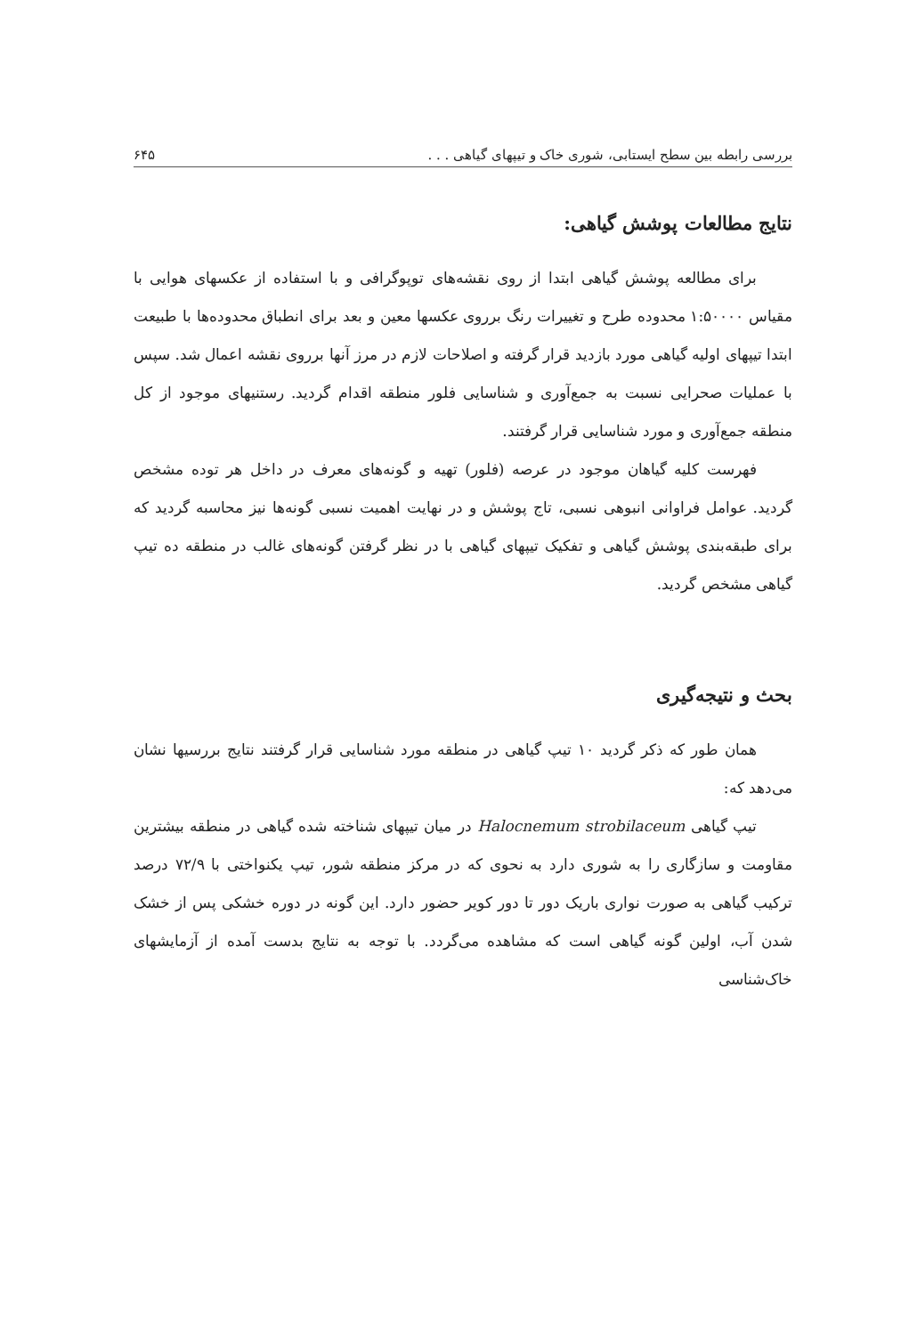بررسی رابطه بین سطح ایستابی، شوری خاک و تیپهای گیاهی . . . ۶۴۵
نتایج مطالعات پوشش گیاهی:
برای مطالعه پوشش گیاهی ابتدا از روی نقشه‌های توپوگرافی و با استفاده از عکسهای هوایی با مقیاس ۱:۵۰۰۰۰ محدوده طرح و تغییرات رنگ برروی عکسها معین و بعد برای انطباق محدوده‌ها با طبیعت ابتدا تیپهای اولیه گیاهی مورد بازدید قرار گرفته و اصلاحات لازم در مرز آنها برروی نقشه اعمال شد. سپس با عملیات صحرایی نسبت به جمع‌آوری و شناسایی فلور منطقه اقدام گردید. رستنیهای موجود از کل منطقه جمع‌آوری و مورد شناسایی قرار گرفتند.
فهرست کلیه گیاهان موجود در عرصه (فلور) تهیه و گونه‌های معرف در داخل هر توده مشخص گردید. عوامل فراوانی انبوهی نسبی، تاج پوشش و در نهایت اهمیت نسبی گونه‌ها نیز محاسبه گردید که برای طبقه‌بندی پوشش گیاهی و تفکیک تیپهای گیاهی با در نظر گرفتن گونه‌های غالب در منطقه ده تیپ گیاهی مشخص گردید.
بحث و نتیجه‌گیری
همان طور که ذکر گردید ۱۰ تیپ گیاهی در منطقه مورد شناسایی قرار گرفتند نتایج بررسیها نشان می‌دهد که:
تیپ گیاهی Halocnemum strobilaceum در میان تیپهای شناخته شده گیاهی در منطقه بیشترین مقاومت و سازگاری را به شوری دارد به نحوی که در مرکز منطقه شور، تیپ یکنواختی با ۷۲/۹ درصد ترکیب گیاهی به صورت نواری باریک دور تا دور کویر حضور دارد. این گونه در دوره خشکی پس از خشک شدن آب، اولین گونه گیاهی است که مشاهده می‌گردد. با توجه به نتایج بدست آمده از آزمایشهای خاک‌شناسی